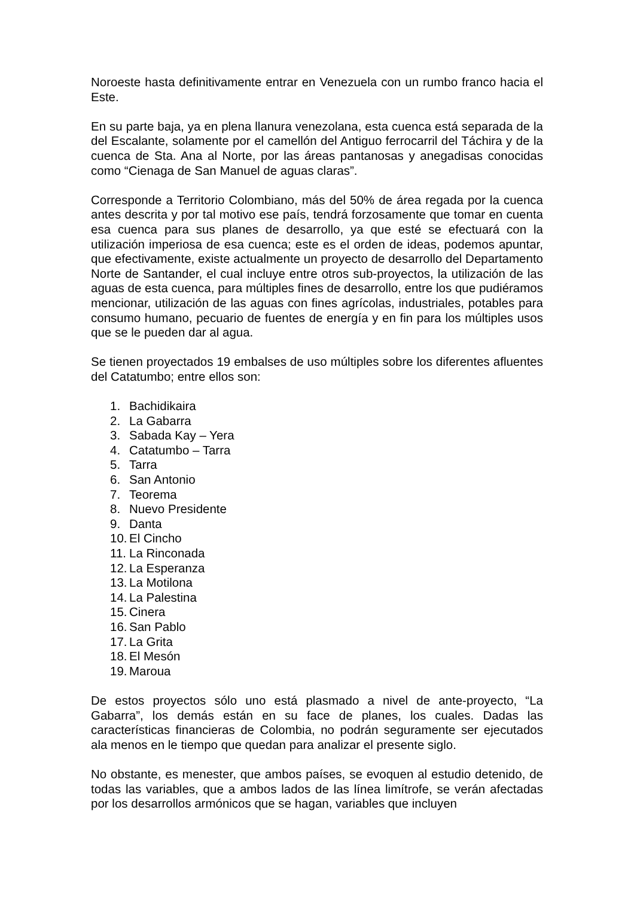Noroeste hasta definitivamente entrar en Venezuela con un rumbo franco hacia el Este.
En su parte baja, ya en plena llanura venezolana, esta cuenca está separada de la del Escalante, solamente por el camellón del Antiguo ferrocarril del Táchira y de la cuenca de Sta. Ana al Norte, por las áreas pantanosas y anegadisas conocidas como “Cienaga de San Manuel de aguas claras”.
Corresponde a Territorio Colombiano, más del 50% de área regada por la cuenca antes descrita y por tal motivo ese país, tendrá forzosamente que tomar en cuenta esa cuenca para sus planes de desarrollo, ya que esté se efectuará con la utilización imperiosa de esa cuenca; este es el orden de ideas, podemos apuntar, que efectivamente, existe actualmente un proyecto de desarrollo del Departamento Norte de Santander, el cual incluye entre otros sub-proyectos, la utilización de las aguas de esta cuenca, para múltiples fines de desarrollo, entre los que pudiéramos mencionar, utilización de las aguas con fines agrícolas, industriales, potables para consumo humano, pecuario de fuentes de energía y en fin para los múltiples usos que se le pueden dar al agua.
Se tienen proyectados 19 embalses de uso múltiples sobre los diferentes afluentes del Catatumbo; entre ellos son:
1. Bachidikaira
2. La Gabarra
3. Sabada Kay – Yera
4. Catatumbo – Tarra
5. Tarra
6. San Antonio
7. Teorema
8. Nuevo Presidente
9. Danta
10. El Cincho
11. La Rinconada
12. La Esperanza
13. La Motilona
14. La Palestina
15. Cinera
16. San Pablo
17. La Grita
18. El Mesón
19. Maroua
De estos proyectos sólo uno está plasmado a nivel de ante-proyecto, “La Gabarra”, los demás están en su face de planes, los cuales. Dadas las características financieras de Colombia, no podrán seguramente ser ejecutados ala menos en le tiempo que quedan para analizar el presente siglo.
No obstante, es menester, que ambos países, se evoquen al estudio detenido, de todas las variables, que a ambos lados de las línea limítrofe, se verán afectadas por los desarrollos armónicos que se hagan, variables que incluyen